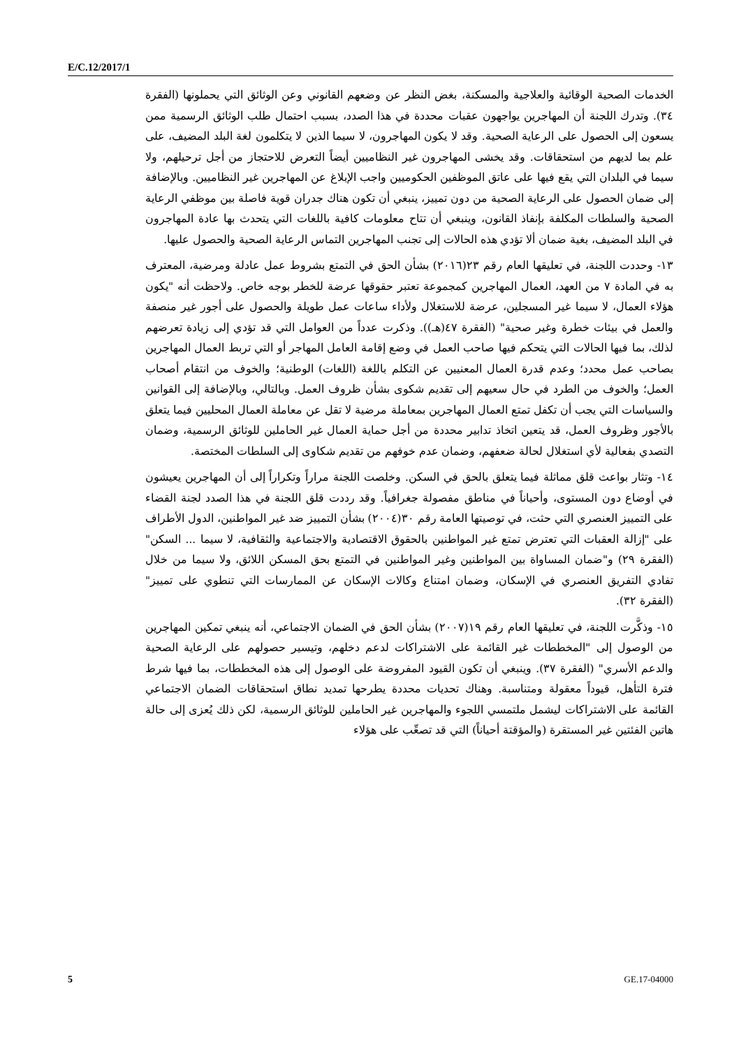E/C.12/2017/1
الخدمات الصحية الوقائية والعلاجية والمسكنة، بغض النظر عن وضعهم القانوني وعن الوثائق التي يحملونها (الفقرة ٣٤). وتدرك اللجنة أن المهاجرين يواجهون عقبات محددة في هذا الصدد، بسبب احتمال طلب الوثائق الرسمية ممن يسعون إلى الحصول على الرعاية الصحية. وقد لا يكون المهاجرون، لا سيما الذين لا يتكلمون لغة البلد المضيف، على علم بما لديهم من استحقاقات. وقد يخشى المهاجرون غير النظاميين أيضاً التعرض للاحتجاز من أجل ترحيلهم، ولا سيما في البلدان التي يقع فيها على عاتق الموظفين الحكوميين واجب الإبلاغ عن المهاجرين غير النظاميين. وبالإضافة إلى ضمان الحصول على الرعاية الصحية من دون تمييز، ينبغي أن تكون هناك جدران قوية فاصلة بين موظفي الرعاية الصحية والسلطات المكلفة بإنفاذ القانون، وينبغي أن تتاح معلومات كافية باللغات التي يتحدث بها عادة المهاجرون في البلد المضيف، بغية ضمان ألا تؤدي هذه الحالات إلى تجنب المهاجرين التماس الرعاية الصحية والحصول عليها.
١٣- وحددت اللجنة، في تعليقها العام رقم ٢٣(٢٠١٦) بشأن الحق في التمتع بشروط عمل عادلة ومرضية، المعترف به في المادة ٧ من العهد، العمال المهاجرين كمجموعة تعتبر حقوقها عرضة للخطر بوجه خاص. ولاحظت أنه "يكون هؤلاء العمال، لا سيما غير المسجلين، عرضة للاستغلال ولأداء ساعات عمل طويلة والحصول على أجور غير منصفة والعمل في بيئات خطرة وغير صحية" (الفقرة ٤٧(هـ)). وذكرت عدداً من العوامل التي قد تؤدي إلى زيادة تعرضهم لذلك، بما فيها الحالات التي يتحكم فيها صاحب العمل في وضع إقامة العامل المهاجر أو التي تربط العمال المهاجرين بصاحب عمل محدد؛ وعدم قدرة العمال المعنيين عن التكلم باللغة (اللغات) الوطنية؛ والخوف من انتقام أصحاب العمل؛ والخوف من الطرد في حال سعيهم إلى تقديم شكوى بشأن ظروف العمل. وبالتالي، وبالإضافة إلى القوانين والسياسات التي يجب أن تكفل تمتع العمال المهاجرين بمعاملة مرضية لا تقل عن معاملة العمال المحليين فيما يتعلق بالأجور وظروف العمل، قد يتعين اتخاذ تدابير محددة من أجل حماية العمال غير الحاملين للوثائق الرسمية، وضمان التصدي بفعالية لأي استغلال لحالة ضعفهم، وضمان عدم خوفهم من تقديم شكاوى إلى السلطات المختصة.
١٤- وتثار بواعث قلق مماثلة فيما يتعلق بالحق في السكن. وخلصت اللجنة مراراً وتكراراً إلى أن المهاجرين يعيشون في أوضاع دون المستوى، وأحياناً في مناطق مفصولة جغرافياً. وقد رددت قلق اللجنة في هذا الصدد لجنة القضاء على التمييز العنصري التي حثت، في توصيتها العامة رقم ٣٠(٢٠٠٤) بشأن التمييز ضد غير المواطنين، الدول الأطراف على "إزالة العقبات التي تعترض تمتع غير المواطنين بالحقوق الاقتصادية والاجتماعية والثقافية، لا سيما ... السكن" (الفقرة ٢٩) و"ضمان المساواة بين المواطنين وغير المواطنين في التمتع بحق المسكن اللائق، ولا سيما من خلال تفادي التفريق العنصري في الإسكان، وضمان امتناع وكالات الإسكان عن الممارسات التي تنطوي على تمييز" (الفقرة ٣٢).
١٥- وذكَّرت اللجنة، في تعليقها العام رقم ١٩(٢٠٠٧) بشأن الحق في الضمان الاجتماعي، أنه ينبغي تمكين المهاجرين من الوصول إلى "المخططات غير القائمة على الاشتراكات لدعم دخلهم، وتيسير حصولهم على الرعاية الصحية والدعم الأسري" (الفقرة ٣٧). وينبغي أن تكون القيود المفروضة على الوصول إلى هذه المخططات، بما فيها شرط فترة التأهل، قيوداً معقولة ومتناسبة. وهناك تحديات محددة يطرحها تمديد نطاق استحقاقات الضمان الاجتماعي القائمة على الاشتراكات ليشمل ملتمسي اللجوء والمهاجرين غير الحاملين للوثائق الرسمية، لكن ذلك يُعزى إلى حالة هاتين الفئتين غير المستقرة (والمؤقتة أحياناً) التي قد تصعِّب على هؤلاء
5 GE.17-04000